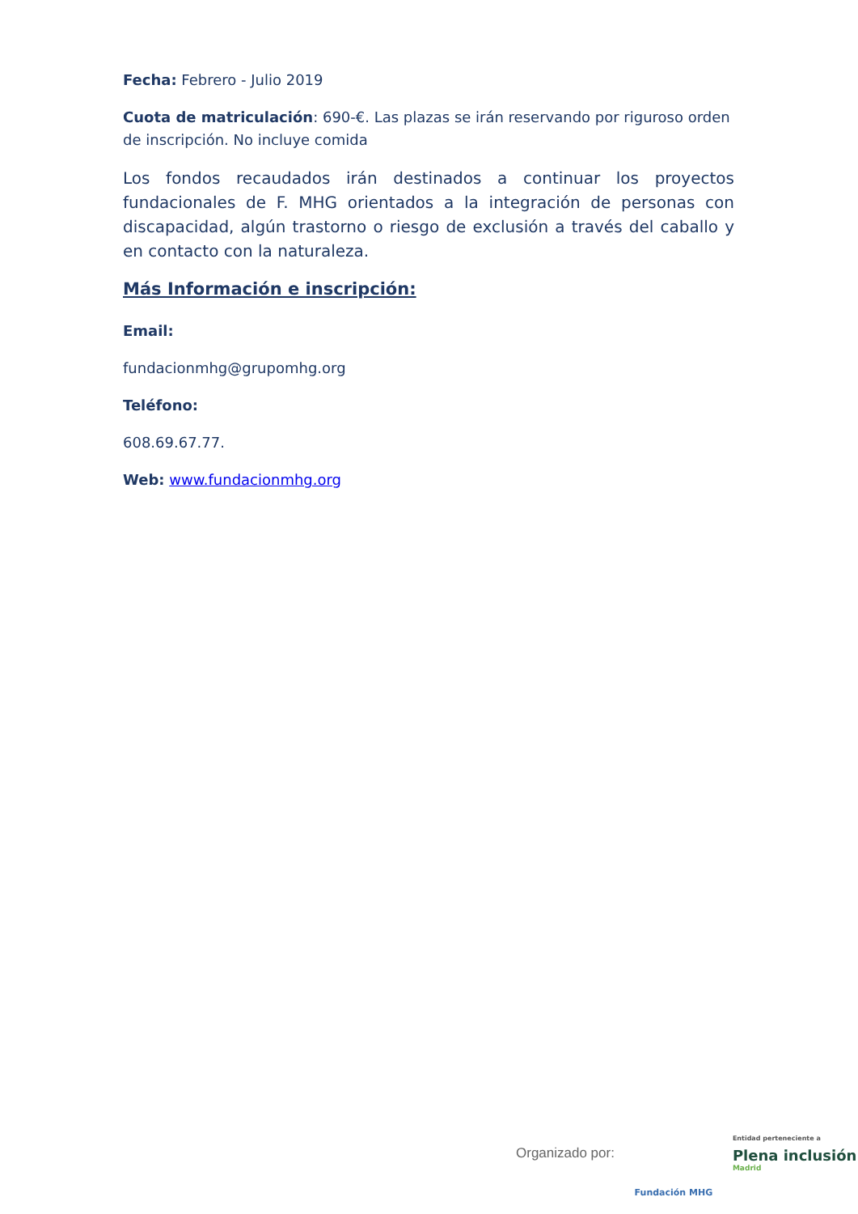Fecha: Febrero - Julio 2019
Cuota de matriculación: 690-€. Las plazas se irán reservando por riguroso orden de inscripción. No incluye comida
Los fondos recaudados irán destinados a continuar los proyectos fundacionales de F. MHG orientados a la integración de personas con discapacidad, algún trastorno o riesgo de exclusión a través del caballo y en contacto con la naturaleza.
Más Información e inscripción:
Email:
fundacionmhg@grupomhg.org
Teléfono:
608.69.67.77.
Web: www.fundacionmhg.org
Organizado por:
Fundación MHG
Entidad perteneciente a
Plena inclusión
Madrid